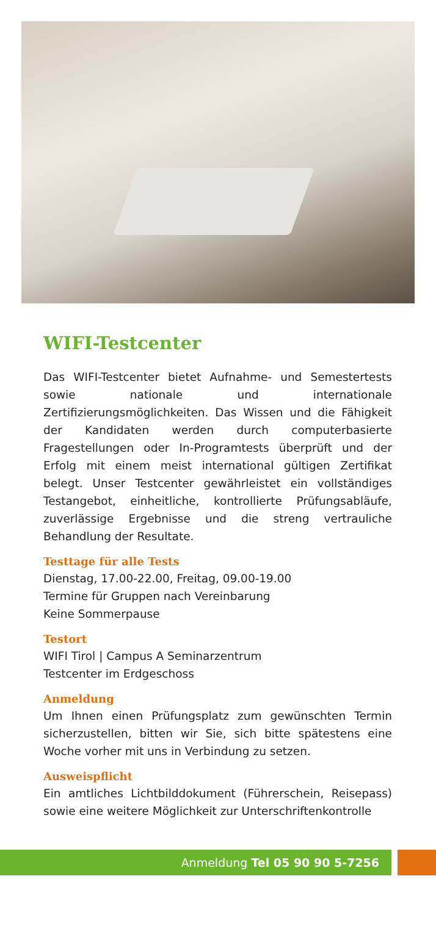WIFI-Testcenter
Das WIFI-Testcenter bietet Aufnahme- und Semestertests sowie nationale und internationale Zertifizierungsmöglichkeiten. Das Wissen und die Fähigkeit der Kandidaten werden durch computerbasierte Fragestellungen oder In-Programtests überprüft und der Erfolg mit einem meist international gültigen Zertifikat belegt. Unser Testcenter gewährleistet ein vollständiges Testangebot, einheitliche, kontrollierte Prüfungsabläufe, zuverlässige Ergebnisse und die streng vertrauliche Behandlung der Resultate.
Testtage für alle Tests
Dienstag, 17.00-22.00, Freitag, 09.00-19.00
Termine für Gruppen nach Vereinbarung
Keine Sommerpause
Testort
WIFI Tirol | Campus A Seminarzentrum
Testcenter im Erdgeschoss
Anmeldung
Um Ihnen einen Prüfungsplatz zum gewünschten Termin sicherzustellen, bitten wir Sie, sich bitte spätestens eine Woche vorher mit uns in Verbindung zu setzen.
Ausweispflicht
Ein amtliches Lichtbilddokument (Führerschein, Reisepass) sowie eine weitere Möglichkeit zur Unterschriftenkontrolle
Anmeldung Tel 05 90 90 5-7256